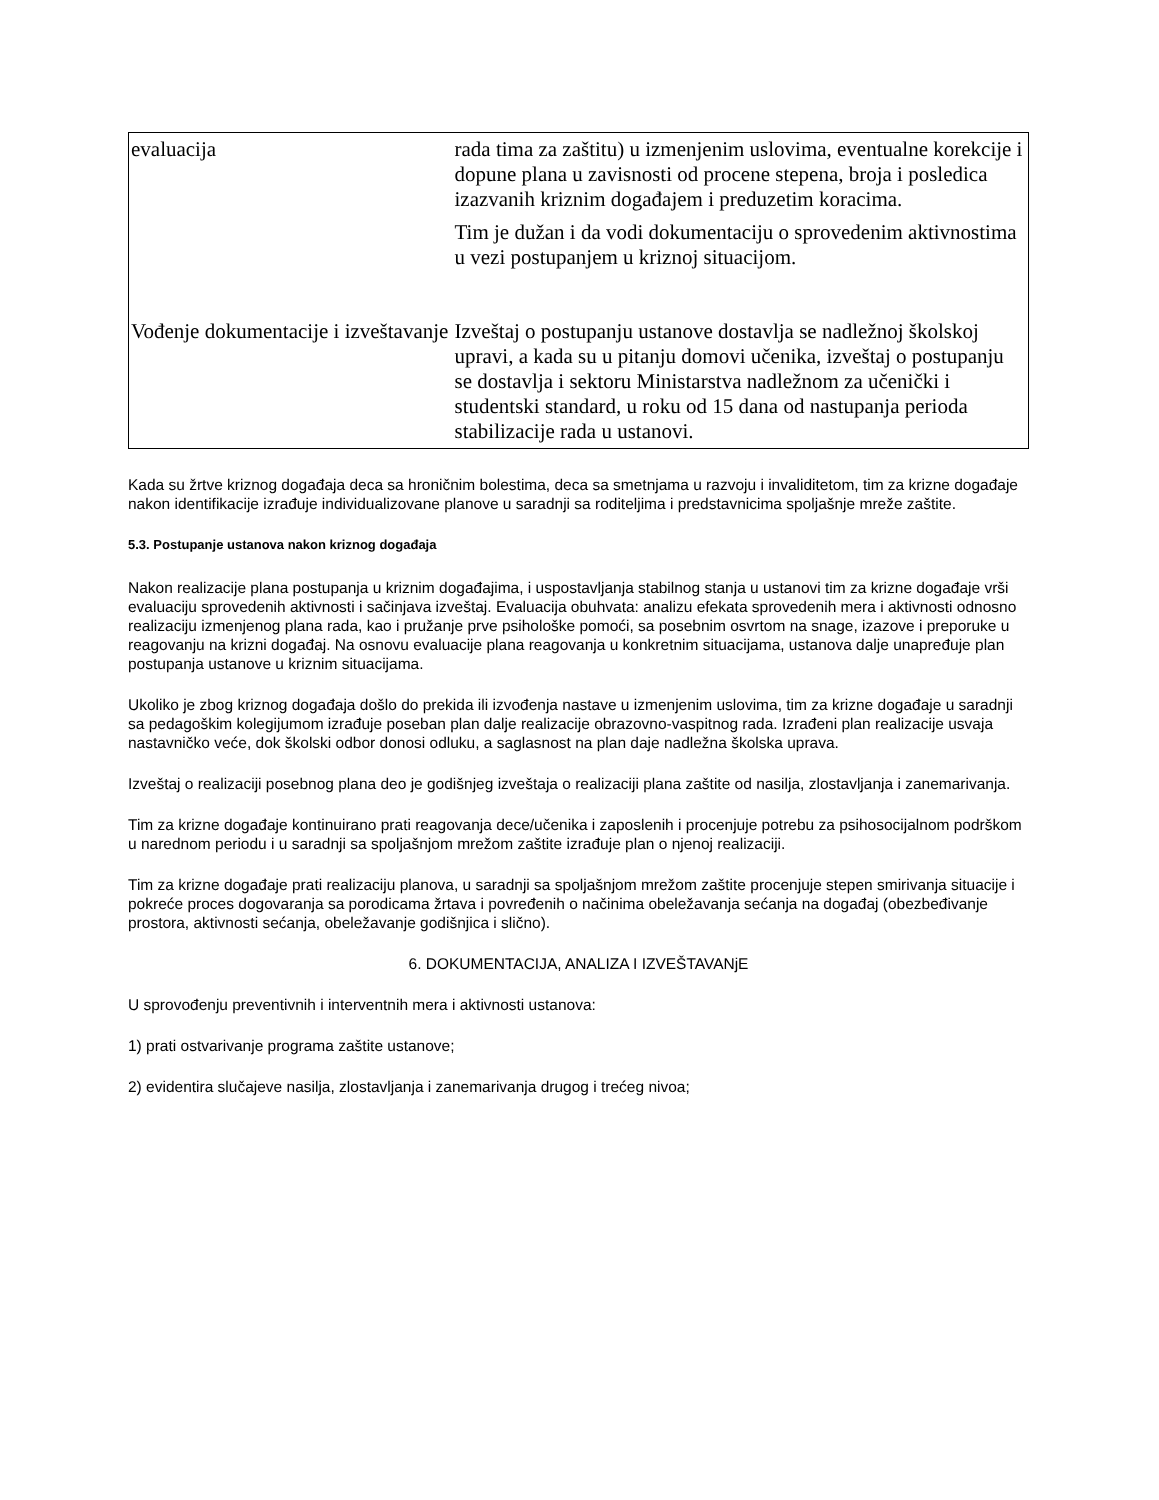| evaluacija | rada tima za zaštitu) u izmenjenim uslovima, eventualne korekcije i dopune plana u zavisnosti od procene stepena, broja i posledica izazvanih kriznim događajem i preduzetim koracima. Tim je dužan i da vodi dokumentaciju o sprovedenim aktivnostima u vezi postupanjem u kriznoj situacijom. |
| Vođenje dokumentacije i izveštavanje | Izveštaj o postupanju ustanove dostavlja se nadležnoj školskoj upravi, a kada su u pitanju domovi učenika, izveštaj o postupanju se dostavlja i sektoru Ministarstva nadležnom za učenički i studentski standard, u roku od 15 dana od nastupanja perioda stabilizacije rada u ustanovi. |
Kada su žrtve kriznog događaja deca sa hroničnim bolestima, deca sa smetnjama u razvoju i invaliditetom, tim za krizne događaje nakon identifikacije izrađuje individualizovane planove u saradnji sa roditeljima i predstavnicima spoljašnje mreže zaštite.
5.3. Postupanje ustanova nakon kriznog događaja
Nakon realizacije plana postupanja u kriznim događajima, i uspostavljanja stabilnog stanja u ustanovi tim za krizne događaje vrši evaluaciju sprovedenih aktivnosti i sačinjava izveštaj. Evaluacija obuhvata: analizu efekata sprovedenih mera i aktivnosti odnosno realizaciju izmenjenog plana rada, kao i pružanje prve psihološke pomoći, sa posebnim osvrtom na snage, izazove i preporuke u reagovanju na krizni događaj. Na osnovu evaluacije plana reagovanja u konkretnim situacijama, ustanova dalje unapređuje plan postupanja ustanove u kriznim situacijama.
Ukoliko je zbog kriznog događaja došlo do prekida ili izvođenja nastave u izmenjenim uslovima, tim za krizne događaje u saradnji sa pedagoškim kolegijumom izrađuje poseban plan dalje realizacije obrazovno-vaspitnog rada. Izrađeni plan realizacije usvaja nastavničko veće, dok školski odbor donosi odluku, a saglasnost na plan daje nadležna školska uprava.
Izveštaj o realizaciji posebnog plana deo je godišnjeg izveštaja o realizaciji plana zaštite od nasilja, zlostavljanja i zanemarivanja.
Tim za krizne događaje kontinuirano prati reagovanja dece/učenika i zaposlenih i procenjuje potrebu za psihosocijalnom podrškom u narednom periodu i u saradnji sa spoljašnjom mrežom zaštite izrađuje plan o njenoj realizaciji.
Tim za krizne događaje prati realizaciju planova, u saradnji sa spoljašnjom mrežom zaštite procenjuje stepen smirivanja situacije i pokreće proces dogovaranja sa porodicama žrtava i povređenih o načinima obeležavanja sećanja na događaj (obezbeđivanje prostora, aktivnosti sećanja, obeležavanje godišnjica i slično).
6. DOKUMENTACIJA, ANALIZA I IZVEŠTAVANjE
U sprovođenju preventivnih i interventnih mera i aktivnosti ustanova:
1) prati ostvarivanje programa zaštite ustanove;
2) evidentira slučajeve nasilja, zlostavljanja i zanemarivanja drugog i trećeg nivoa;